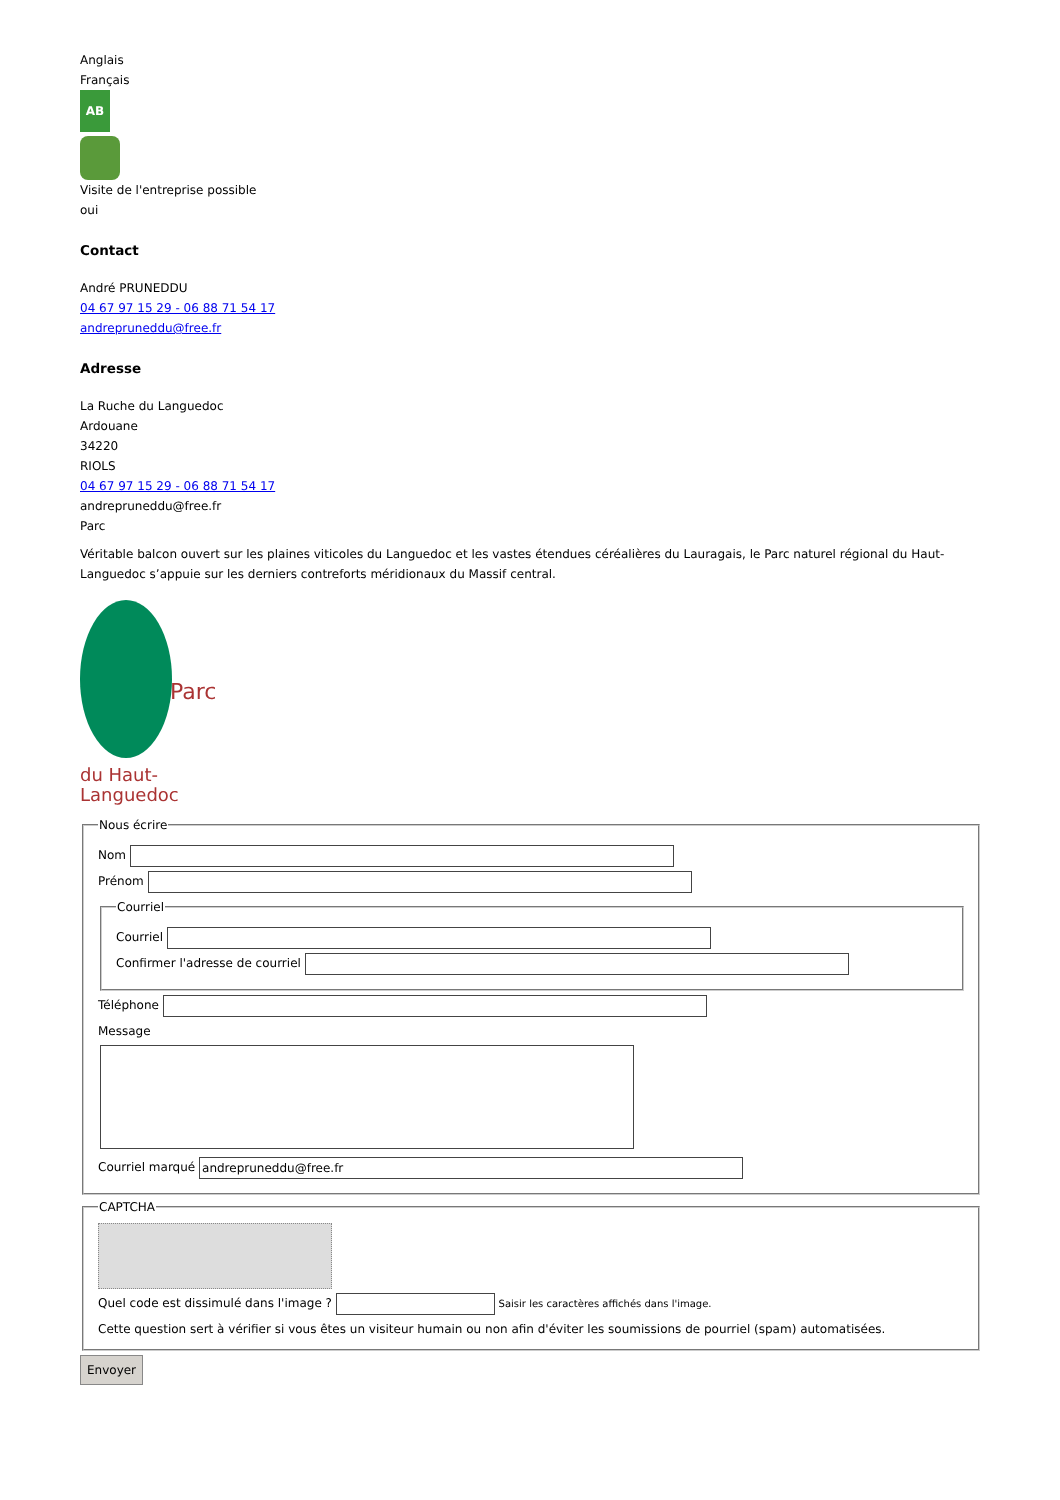Anglais
Français
AB
Visite de l'entreprise possible
oui
Contact
André PRUNEDDU
04 67 97 15 29 - 06 88 71 54 17
andrepruneddu@free.fr
Adresse
La Ruche du Languedoc
Ardouane
34220
RIOLS
04 67 97 15 29 - 06 88 71 54 17
andrepruneddu@free.fr
Parc
Véritable balcon ouvert sur les plaines viticoles du Languedoc et les vastes étendues céréalières du Lauragais, le Parc naturel régional du Haut-Languedoc s’appuie sur les derniers contreforts méridionaux du Massif central.
Parc
du Haut-Languedoc
Nous écrire
Nom
Prénom
Courriel
Courriel
Confirmer l'adresse de courriel
Téléphone
Message
Courriel marqué andrepruneddu@free.fr
CAPTCHA
Quel code est dissimulé dans l'image ? Saisir les caractères affichés dans l'image.
Cette question sert à vérifier si vous êtes un visiteur humain ou non afin d'éviter les soumissions de pourriel (spam) automatisées.
Envoyer